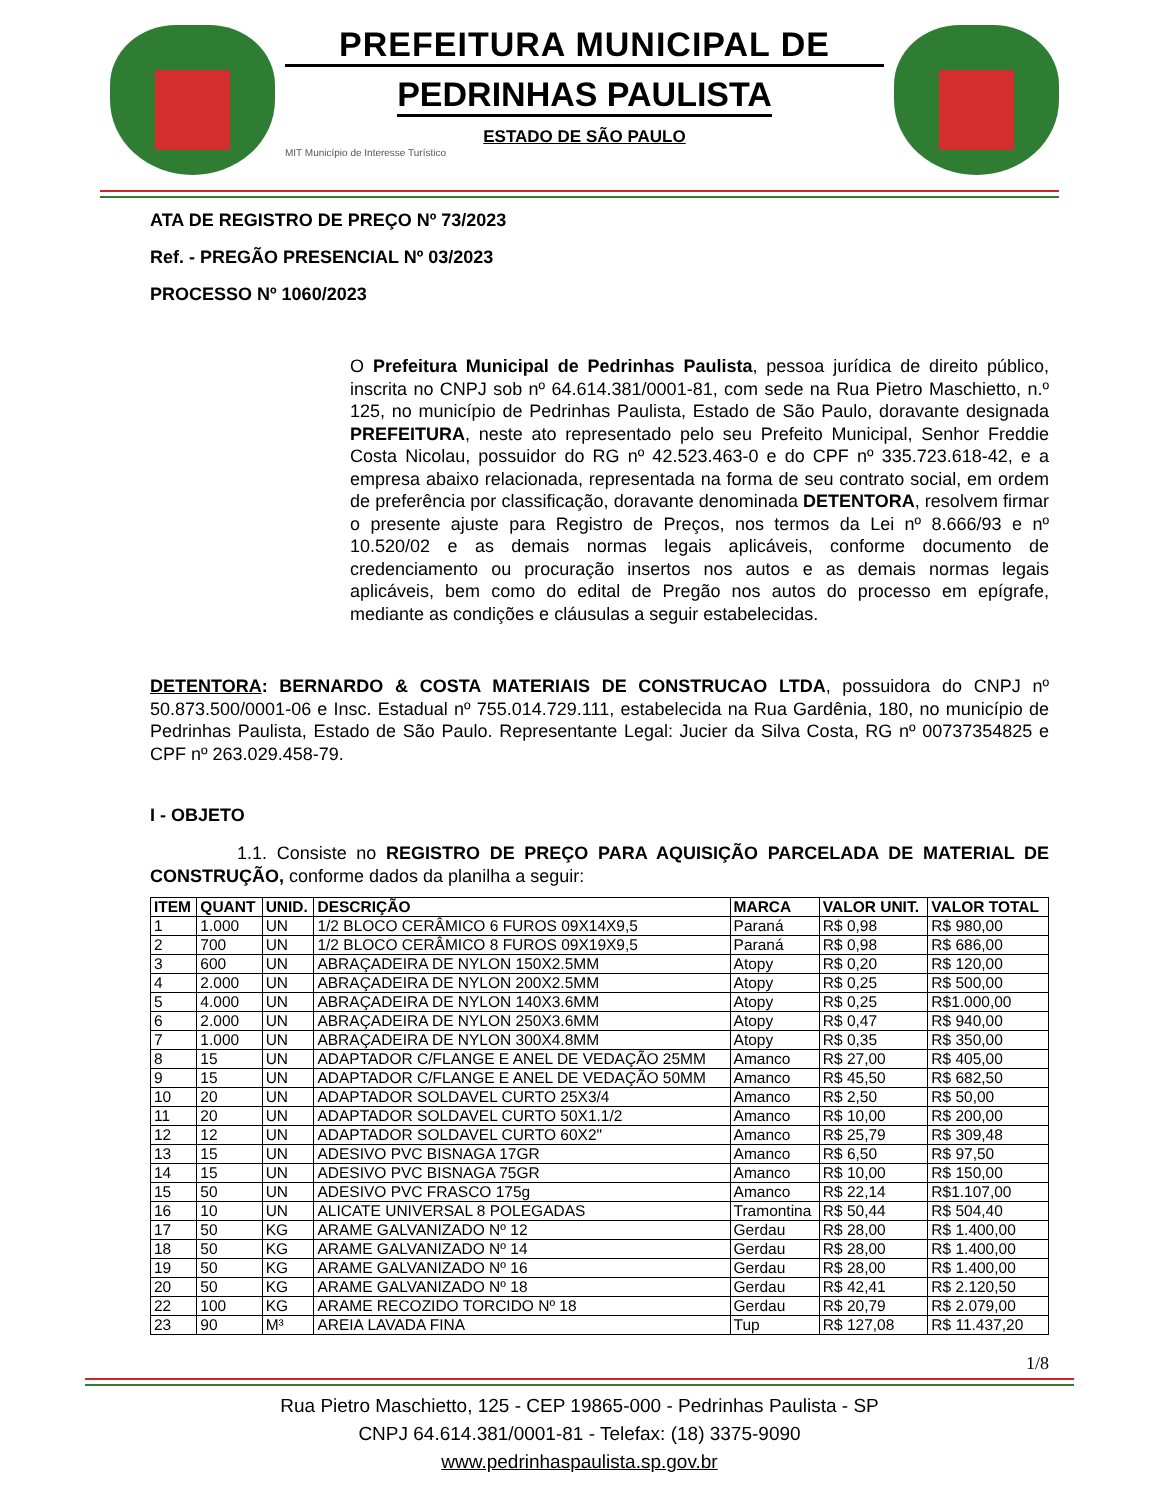PREFEITURA MUNICIPAL DE
PEDRINHAS PAULISTA
ESTADO DE SÃO PAULO
MIT Município de Interesse Turístico
ATA DE REGISTRO DE PREÇO Nº 73/2023
Ref. - PREGÃO PRESENCIAL Nº 03/2023
PROCESSO Nº 1060/2023
O Prefeitura Municipal de Pedrinhas Paulista, pessoa jurídica de direito público, inscrita no CNPJ sob nº 64.614.381/0001-81, com sede na Rua Pietro Maschietto, n.º 125, no município de Pedrinhas Paulista, Estado de São Paulo, doravante designada PREFEITURA, neste ato representado pelo seu Prefeito Municipal, Senhor Freddie Costa Nicolau, possuidor do RG nº 42.523.463-0 e do CPF nº 335.723.618-42, e a empresa abaixo relacionada, representada na forma de seu contrato social, em ordem de preferência por classificação, doravante denominada DETENTORA, resolvem firmar o presente ajuste para Registro de Preços, nos termos da Lei nº 8.666/93 e nº 10.520/02 e as demais normas legais aplicáveis, conforme documento de credenciamento ou procuração insertos nos autos e as demais normas legais aplicáveis, bem como do edital de Pregão nos autos do processo em epígrafe, mediante as condições e cláusulas a seguir estabelecidas.
DETENTORA: BERNARDO & COSTA MATERIAIS DE CONSTRUCAO LTDA, possuidora do CNPJ nº 50.873.500/0001-06 e Insc. Estadual nº 755.014.729.111, estabelecida na Rua Gardênia, 180, no município de Pedrinhas Paulista, Estado de São Paulo. Representante Legal: Jucier da Silva Costa, RG nº 00737354825 e CPF nº 263.029.458-79.
I - OBJETO
1.1. Consiste no REGISTRO DE PREÇO PARA AQUISIÇÃO PARCELADA DE MATERIAL DE CONSTRUÇÃO, conforme dados da planilha a seguir:
| ITEM | QUANT | UNID. | DESCRIÇÃO | MARCA | VALOR UNIT. | VALOR TOTAL |
| --- | --- | --- | --- | --- | --- | --- |
| 1 | 1.000 | UN | 1/2 BLOCO CERÂMICO 6 FUROS 09X14X9,5 | Paraná | R$ 0,98 | R$ 980,00 |
| 2 | 700 | UN | 1/2 BLOCO CERÂMICO 8 FUROS 09X19X9,5 | Paraná | R$ 0,98 | R$ 686,00 |
| 3 | 600 | UN | ABRAÇADEIRA DE NYLON 150X2.5MM | Atopy | R$ 0,20 | R$ 120,00 |
| 4 | 2.000 | UN | ABRAÇADEIRA DE NYLON 200X2.5MM | Atopy | R$ 0,25 | R$ 500,00 |
| 5 | 4.000 | UN | ABRAÇADEIRA DE NYLON 140X3.6MM | Atopy | R$ 0,25 | R$1.000,00 |
| 6 | 2.000 | UN | ABRAÇADEIRA DE NYLON 250X3.6MM | Atopy | R$ 0,47 | R$ 940,00 |
| 7 | 1.000 | UN | ABRAÇADEIRA DE NYLON 300X4.8MM | Atopy | R$ 0,35 | R$ 350,00 |
| 8 | 15 | UN | ADAPTADOR C/FLANGE E ANEL DE VEDAÇÃO 25MM | Amanco | R$ 27,00 | R$ 405,00 |
| 9 | 15 | UN | ADAPTADOR C/FLANGE E ANEL DE VEDAÇÃO 50MM | Amanco | R$ 45,50 | R$ 682,50 |
| 10 | 20 | UN | ADAPTADOR SOLDAVEL CURTO 25X3/4 | Amanco | R$ 2,50 | R$ 50,00 |
| 11 | 20 | UN | ADAPTADOR SOLDAVEL CURTO 50X1.1/2 | Amanco | R$ 10,00 | R$ 200,00 |
| 12 | 12 | UN | ADAPTADOR SOLDAVEL CURTO 60X2" | Amanco | R$ 25,79 | R$ 309,48 |
| 13 | 15 | UN | ADESIVO PVC BISNAGA 17GR | Amanco | R$ 6,50 | R$ 97,50 |
| 14 | 15 | UN | ADESIVO PVC BISNAGA 75GR | Amanco | R$ 10,00 | R$ 150,00 |
| 15 | 50 | UN | ADESIVO PVC FRASCO 175g | Amanco | R$ 22,14 | R$1.107,00 |
| 16 | 10 | UN | ALICATE UNIVERSAL 8 POLEGADAS | Tramontina | R$ 50,44 | R$ 504,40 |
| 17 | 50 | KG | ARAME GALVANIZADO Nº 12 | Gerdau | R$ 28,00 | R$ 1.400,00 |
| 18 | 50 | KG | ARAME GALVANIZADO Nº 14 | Gerdau | R$ 28,00 | R$ 1.400,00 |
| 19 | 50 | KG | ARAME GALVANIZADO Nº 16 | Gerdau | R$ 28,00 | R$ 1.400,00 |
| 20 | 50 | KG | ARAME GALVANIZADO Nº 18 | Gerdau | R$ 42,41 | R$ 2.120,50 |
| 22 | 100 | KG | ARAME RECOZIDO TORCIDO Nº 18 | Gerdau | R$ 20,79 | R$ 2.079,00 |
| 23 | 90 | M³ | AREIA LAVADA FINA | Tup | R$ 127,08 | R$ 11.437,20 |
1/8
Rua Pietro Maschietto, 125 - CEP 19865-000 - Pedrinhas Paulista - SP
CNPJ 64.614.381/0001-81 - Telefax: (18) 3375-9090
www.pedrinhaspaulista.sp.gov.br